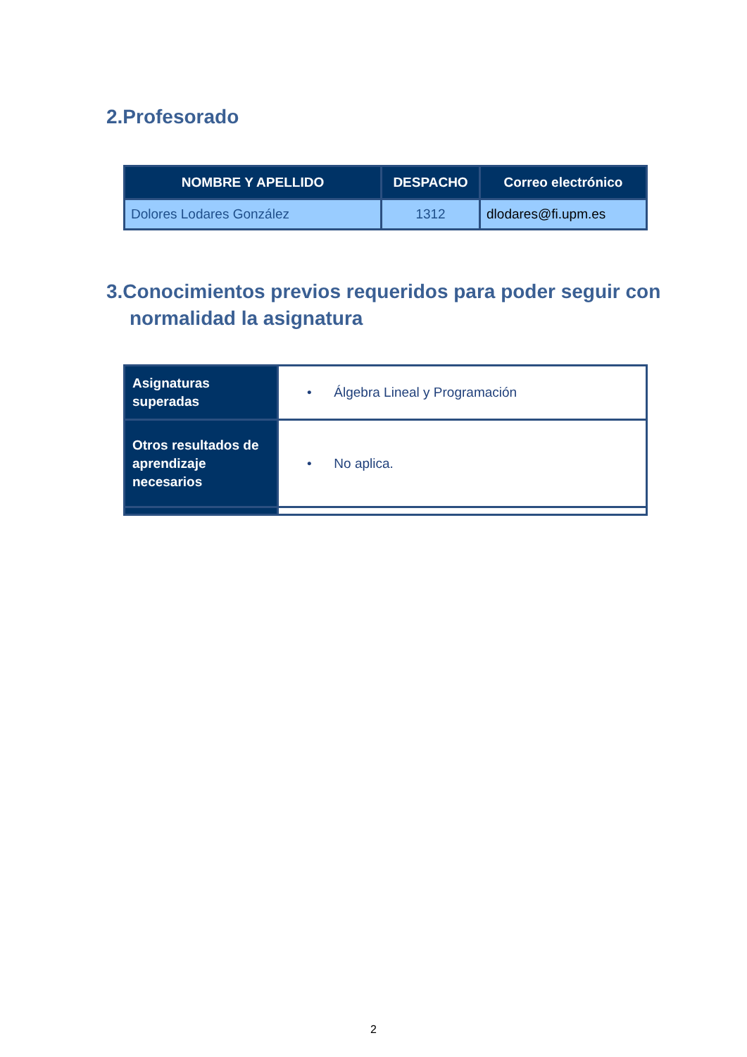2.Profesorado
| NOMBRE Y APELLIDO | DESPACHO | Correo electrónico |
| --- | --- | --- |
| Dolores Lodares González | 1312 | dlodares@fi.upm.es |
3.Conocimientos previos requeridos para poder seguir con normalidad la asignatura
| Asignaturas superadas | • Álgebra Lineal y Programación |
| Otros resultados de aprendizaje necesarios | • No aplica. |
2